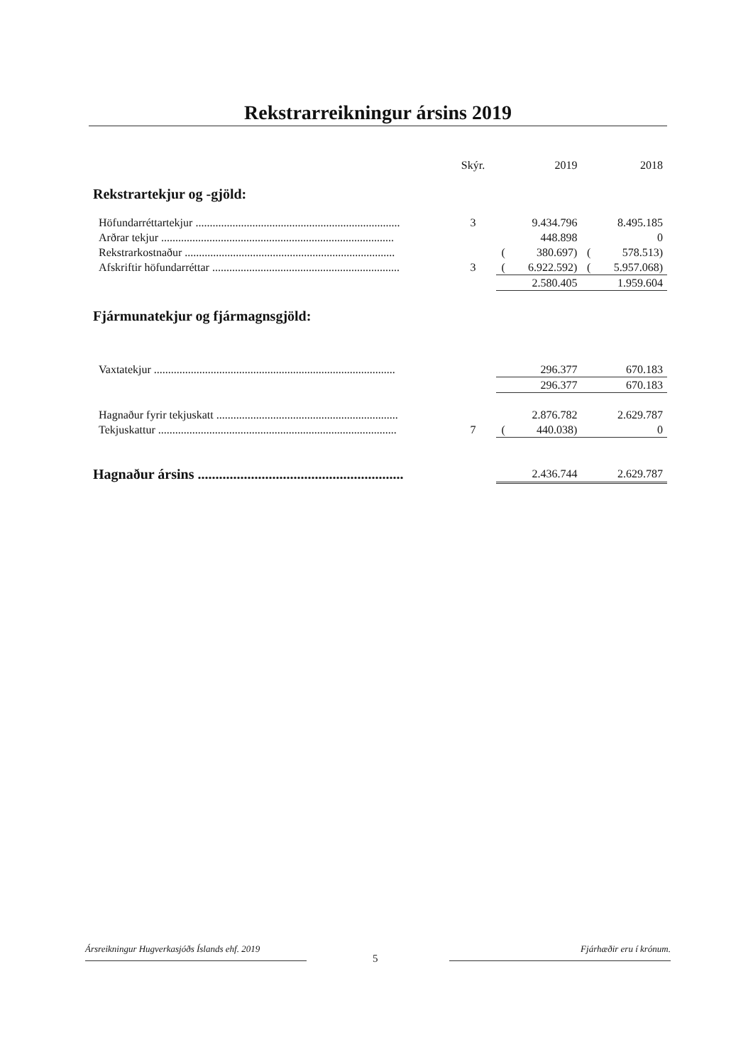Rekstrarreikningur ársins 2019
| | Skýr. | | 2019 | | 2018 |
| Rekstrartekjur og -gjöld: | | | | | |
| Höfundarréttartekjur ........................................................................ | 3 | | 9.434.796 | | 8.495.185 |
| Arðrar tekjur .................................................................................. | | | 448.898 | | 0 |
| Rekstrarkostnaður .......................................................................... | | ( | 380.697) | ( | 578.513) |
| Afskriftir höfundarréttar .................................................................. | 3 | ( | 6.922.592) | ( | 5.957.068) |
| | | | 2.580.405 | | 1.959.604 |
| Fjármunatekjur og fjármagnsgjöld: | | | | | |
| Vaxtatekjur ..................................................................................... | | | 296.377 | | 670.183 |
| | | | 296.377 | | 670.183 |
| Hagnaður fyrir tekjuskatt ................................................................ | | | 2.876.782 | | 2.629.787 |
| Tekjuskattur .................................................................................... | 7 | ( | 440.038) | | 0 |
| Hagnaður ársins .......................................................... | | | 2.436.744 | | 2.629.787 |
Ársreikningur Hugverkasjóðs Íslands ehf. 2019
Fjárhæðir eru í krónum.
5